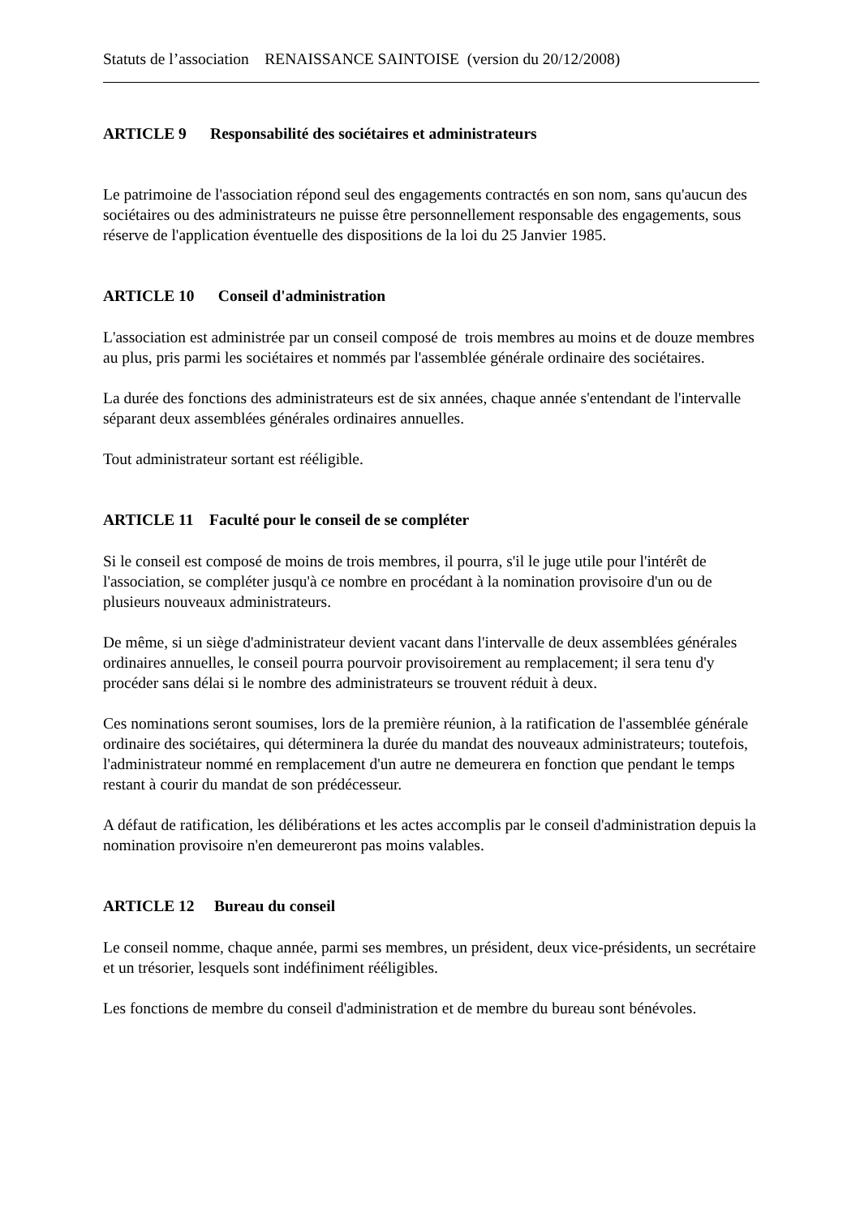Statuts de l’association RENAISSANCE SAINTOISE (version du 20/12/2008)
ARTICLE 9 Responsabilité des sociétaires et administrateurs
Le patrimoine de l'association répond seul des engagements contractés en son nom, sans qu'aucun des sociétaires ou des administrateurs ne puisse être personnellement responsable des engagements, sous réserve de l'application éventuelle des dispositions de la loi du 25 Janvier 1985.
ARTICLE 10 Conseil d'administration
L'association est administrée par un conseil composé de trois membres au moins et de douze membres au plus, pris parmi les sociétaires et nommés par l'assemblée générale ordinaire des sociétaires.
La durée des fonctions des administrateurs est de six années, chaque année s'entendant de l'intervalle séparant deux assemblées générales ordinaires annuelles.
Tout administrateur sortant est rééligible.
ARTICLE 11 Faculté pour le conseil de se compléter
Si le conseil est composé de moins de trois membres, il pourra, s'il le juge utile pour l'intérêt de l'association, se compléter jusqu'à ce nombre en procédant à la nomination provisoire d'un ou de plusieurs nouveaux administrateurs.
De même, si un siège d'administrateur devient vacant dans l'intervalle de deux assemblées générales ordinaires annuelles, le conseil pourra pourvoir provisoirement au remplacement; il sera tenu d'y procéder sans délai si le nombre des administrateurs se trouvent réduit à deux.
Ces nominations seront soumises, lors de la première réunion, à la ratification de l'assemblée générale ordinaire des sociétaires, qui déterminera la durée du mandat des nouveaux administrateurs; toutefois, l'administrateur nommé en remplacement d'un autre ne demeurera en fonction que pendant le temps restant à courir du mandat de son prédécesseur.
A défaut de ratification, les délibérations et les actes accomplis par le conseil d'administration depuis la nomination provisoire n'en demeureront pas moins valables.
ARTICLE 12 Bureau du conseil
Le conseil nomme, chaque année, parmi ses membres, un président, deux vice-présidents, un secrétaire et un trésorier, lesquels sont indéfiniment rééligibles.
Les fonctions de membre du conseil d'administration et de membre du bureau sont bénévoles.